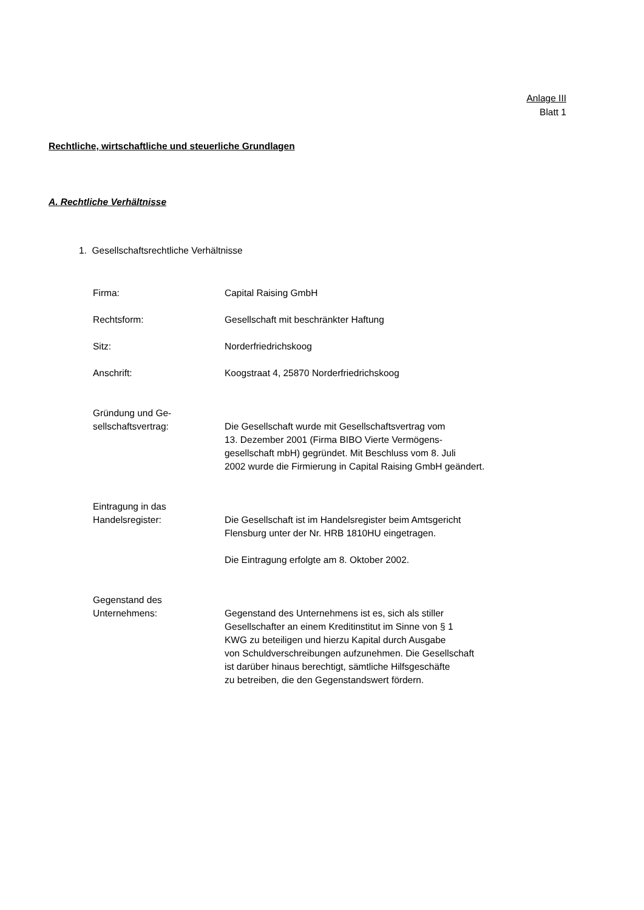Anlage III
Blatt 1
Rechtliche, wirtschaftliche und steuerliche Grundlagen
A. Rechtliche Verhältnisse
1. Gesellschaftsrechtliche Verhältnisse
Firma: Capital Raising GmbH
Rechtsform: Gesellschaft mit beschränkter Haftung
Sitz: Norderfriedrichskoog
Anschrift: Koogstraat 4, 25870 Norderfriedrichskoog
Gründung und Ge-
sellschaftsvertrag:
Die Gesellschaft wurde mit Gesellschaftsvertrag vom
13. Dezember 2001 (Firma BIBO Vierte Vermögens-
gesellschaft mbH) gegründet. Mit Beschluss vom 8. Juli
2002 wurde die Firmierung in Capital Raising GmbH geändert.
Eintragung in das
Handelsregister:
Die Gesellschaft ist im Handelsregister beim Amtsgericht
Flensburg unter der Nr. HRB 1810HU eingetragen.
Die Eintragung erfolgte am 8. Oktober 2002.
Gegenstand des
Unternehmens:
Gegenstand des Unternehmens ist es, sich als stiller
Gesellschafter an einem Kreditinstitut im Sinne von § 1
KWG zu beteiligen und hierzu Kapital durch Ausgabe
von Schuldverschreibungen aufzunehmen. Die Gesellschaft
ist darüber hinaus berechtigt, sämtliche Hilfsgeschäfte
zu betreiben, die den Gegenstandswert fördern.